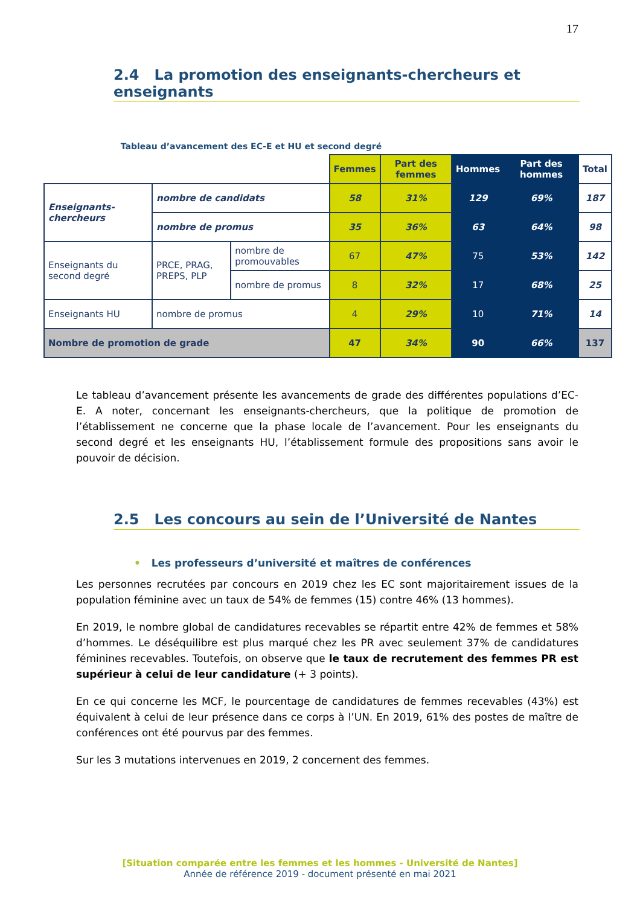17
2.4 La promotion des enseignants-chercheurs et enseignants
Tableau d’avancement des EC-E et HU et second degré
| | | | Femmes | Part des femmes | Hommes | Part des hommes | Total |
| --- | --- | --- | --- | --- | --- | --- | --- |
| Enseignants-chercheurs | nombre de candidats | | 58 | 31% | 129 | 69% | 187 |
| | nombre de promus | | 35 | 36% | 63 | 64% | 98 |
| Enseignants du second degré | PRCE, PRAG, PREPS, PLP | nombre de promouvables | 67 | 47% | 75 | 53% | 142 |
| | | nombre de promus | 8 | 32% | 17 | 68% | 25 |
| Enseignants HU | nombre de promus | | 4 | 29% | 10 | 71% | 14 |
| Nombre de promotion de grade | | | 47 | 34% | 90 | 66% | 137 |
Le tableau d’avancement présente les avancements de grade des différentes populations d’EC-E. A noter, concernant les enseignants-chercheurs, que la politique de promotion de l’établissement ne concerne que la phase locale de l’avancement. Pour les enseignants du second degré et les enseignants HU, l’établissement formule des propositions sans avoir le pouvoir de décision.
2.5 Les concours au sein de l’Université de Nantes
• Les professeurs d’université et maîtres de conférences
Les personnes recrutées par concours en 2019 chez les EC sont majoritairement issues de la population féminine avec un taux de 54% de femmes (15) contre 46% (13 hommes).
En 2019, le nombre global de candidatures recevables se répartit entre 42% de femmes et 58% d’hommes. Le déséquilibre est plus marqué chez les PR avec seulement 37% de candidatures féminines recevables. Toutefois, on observe que le taux de recrutement des femmes PR est supérieur à celui de leur candidature (+ 3 points).
En ce qui concerne les MCF, le pourcentage de candidatures de femmes recevables (43%) est équivalent à celui de leur présence dans ce corps à l’UN. En 2019, 61% des postes de maître de conférences ont été pourvus par des femmes.
Sur les 3 mutations intervenues en 2019, 2 concernent des femmes.
[Situation comparée entre les femmes et les hommes - Université de Nantes]
Année de référence 2019 - document présenté en mai 2021